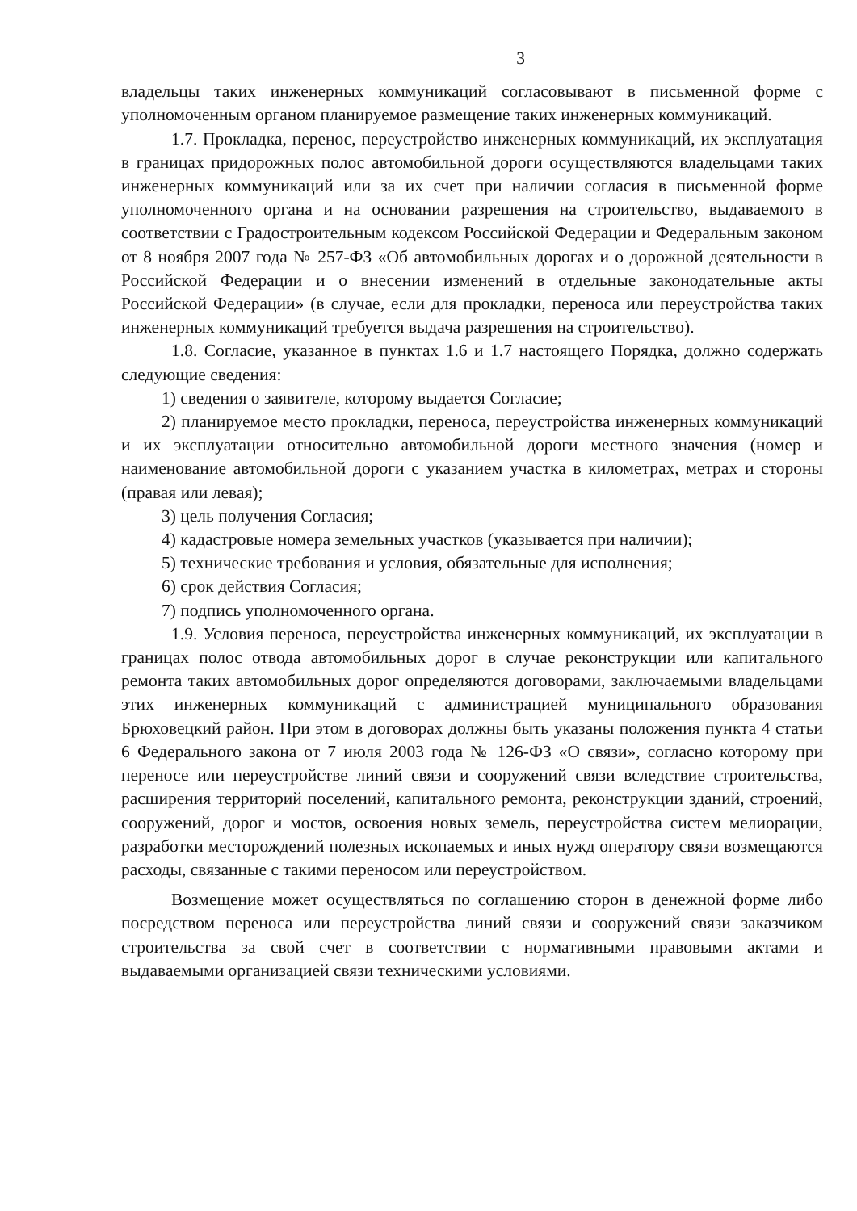3
владельцы таких инженерных коммуникаций согласовывают в письменной форме с уполномоченным органом планируемое размещение таких инженерных коммуникаций.
1.7. Прокладка, перенос, переустройство инженерных коммуникаций, их эксплуатация в границах придорожных полос автомобильной дороги осуществляются владельцами таких инженерных коммуникаций или за их счет при наличии согласия в письменной форме уполномоченного органа и на основании разрешения на строительство, выдаваемого в соответствии с Градостроительным кодексом Российской Федерации и Федеральным законом от 8 ноября 2007 года № 257-ФЗ «Об автомобильных дорогах и о дорожной деятельности в Российской Федерации и о внесении изменений в отдельные законодательные акты Российской Федерации» (в случае, если для прокладки, переноса или переустройства таких инженерных коммуникаций требуется выдача разрешения на строительство).
1.8. Согласие, указанное в пунктах 1.6 и 1.7 настоящего Порядка, должно содержать следующие сведения:
1) сведения о заявителе, которому выдается Согласие;
2) планируемое место прокладки, переноса, переустройства инженерных коммуникаций и их эксплуатации относительно автомобильной дороги местного значения (номер и наименование автомобильной дороги с указанием участка в километрах, метрах и стороны (правая или левая);
3) цель получения Согласия;
4) кадастровые номера земельных участков (указывается при наличии);
5) технические требования и условия, обязательные для исполнения;
6) срок действия Согласия;
7) подпись уполномоченного органа.
1.9. Условия переноса, переустройства инженерных коммуникаций, их эксплуатации в границах полос отвода автомобильных дорог в случае реконструкции или капитального ремонта таких автомобильных дорог определяются договорами, заключаемыми владельцами этих инженерных коммуникаций с администрацией муниципального образования Брюховецкий район. При этом в договорах должны быть указаны положения пункта 4 статьи 6 Федерального закона от 7 июля 2003 года № 126-ФЗ «О связи», согласно которому при переносе или переустройстве линий связи и сооружений связи вследствие строительства, расширения территорий поселений, капитального ремонта, реконструкции зданий, строений, сооружений, дорог и мостов, освоения новых земель, переустройства систем мелиорации, разработки месторождений полезных ископаемых и иных нужд оператору связи возмещаются расходы, связанные с такими переносом или переустройством.
Возмещение может осуществляться по соглашению сторон в денежной форме либо посредством переноса или переустройства линий связи и сооружений связи заказчиком строительства за свой счет в соответствии с нормативными правовыми актами и выдаваемыми организацией связи техническими условиями.